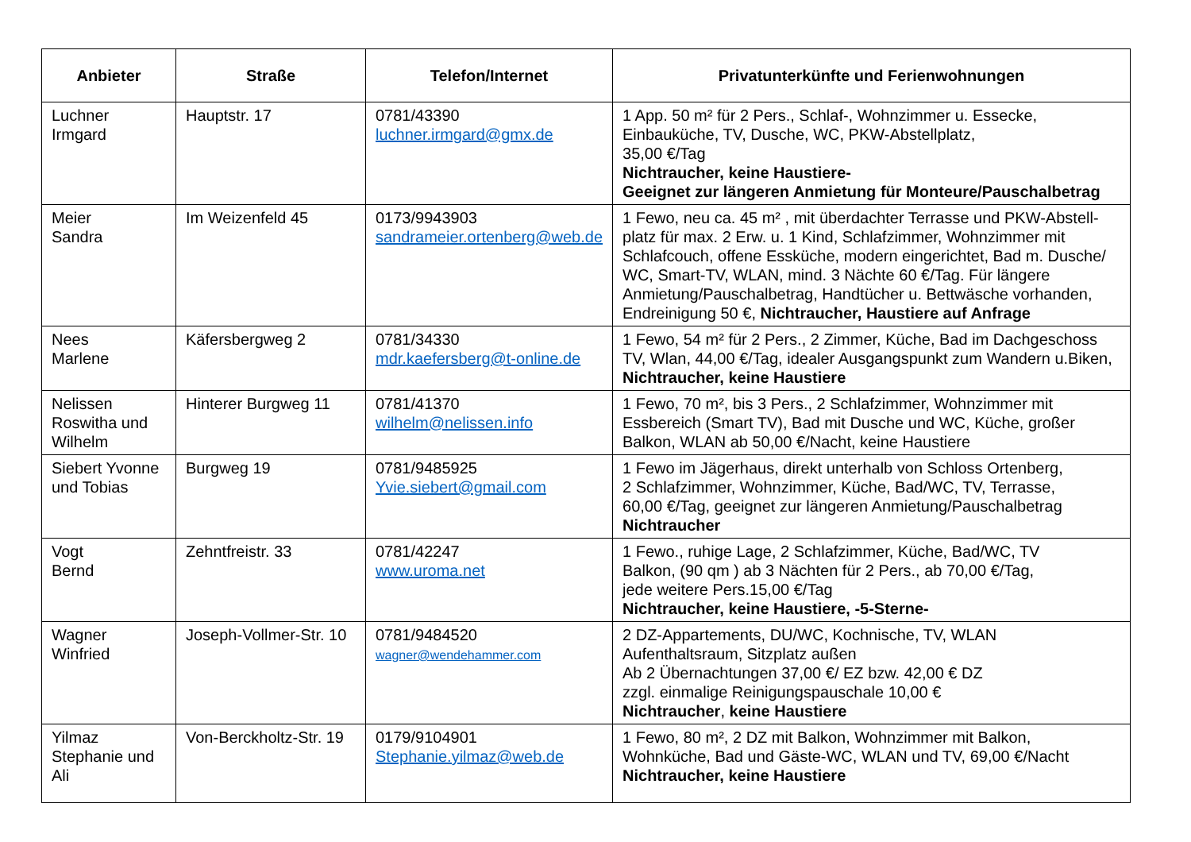| Anbieter | Straße | Telefon/Internet | Privatunterkünfte und Ferienwohnungen |
| --- | --- | --- | --- |
| Luchner Irmgard | Hauptstr. 17 | 0781/43390 luchner.irmgard@gmx.de | 1 App. 50 m² für 2 Pers., Schlaf-, Wohnzimmer u. Essecke, Einbauküche, TV, Dusche, WC, PKW-Abstellplatz, 35,00 €/Tag Nichtraucher, keine Haustiere- Geeignet zur längeren Anmietung für Monteure/Pauschalbetrag |
| Meier Sandra | Im Weizenfeld 45 | 0173/9943903 sandrameier.ortenberg@web.de | 1 Fewo, neu ca. 45 m² , mit überdachter Terrasse und PKW-Abstell-platz für max. 2 Erw. u. 1 Kind, Schlafzimmer, Wohnzimmer mit Schlafcouch, offene Essküche, modern eingerichtet, Bad m. Dusche/ WC, Smart-TV, WLAN, mind. 3 Nächte 60 €/Tag. Für längere Anmietung/Pauschalbetrag, Handtücher u. Bettwäsche vorhanden, Endreinigung 50 €, Nichtraucher, Haustiere auf Anfrage |
| Nees Marlene | Käfersbergweg 2 | 0781/34330 mdr.kaefersberg@t-online.de | 1 Fewo, 54 m² für 2 Pers., 2 Zimmer, Küche, Bad im Dachgeschoss TV, Wlan, 44,00 €/Tag, idealer Ausgangspunkt zum Wandern u.Biken, Nichtraucher, keine Haustiere |
| Nelissen Roswitha und Wilhelm | Hinterer Burgweg 11 | 0781/41370 wilhelm@nelissen.info | 1 Fewo, 70 m², bis 3 Pers., 2 Schlafzimmer, Wohnzimmer mit Essbereich (Smart TV), Bad mit Dusche und WC, Küche, großer Balkon, WLAN ab 50,00 €/Nacht, keine Haustiere |
| Siebert Yvonne und Tobias | Burgweg 19 | 0781/9485925 Yvie.siebert@gmail.com | 1 Fewo im Jägerhaus, direkt unterhalb von Schloss Ortenberg, 2 Schlafzimmer, Wohnzimmer, Küche, Bad/WC, TV, Terrasse, 60,00 €/Tag, geeignet zur längeren Anmietung/Pauschalbetrag Nichtraucher |
| Vogt Bernd | Zehntfreistr. 33 | 0781/42247 www.uroma.net | 1 Fewo., ruhige Lage, 2 Schlafzimmer, Küche, Bad/WC, TV Balkon, (90 qm ) ab 3 Nächten für 2 Pers., ab 70,00 €/Tag, jede weitere Pers.15,00 €/Tag Nichtraucher, keine Haustiere, -5-Sterne- |
| Wagner Winfried | Joseph-Vollmer-Str. 10 | 0781/9484520 wagner@wendehammer.com | 2 DZ-Appartements, DU/WC, Kochnische, TV, WLAN Aufenthaltsraum, Sitzplatz außen Ab 2 Übernachtungen 37,00 €/ EZ bzw. 42,00 € DZ zzgl. einmalige Reinigungspauschale 10,00 € Nichtraucher , keine Haustiere |
| Yilmaz Stephanie und Ali | Von-Berckholtz-Str. 19 | 0179/9104901 Stephanie.yilmaz@web.de | 1 Fewo, 80 m², 2 DZ mit Balkon, Wohnzimmer mit Balkon, Wohnküche, Bad und Gäste-WC, WLAN und TV, 69,00 €/Nacht Nichtraucher, keine Haustiere |